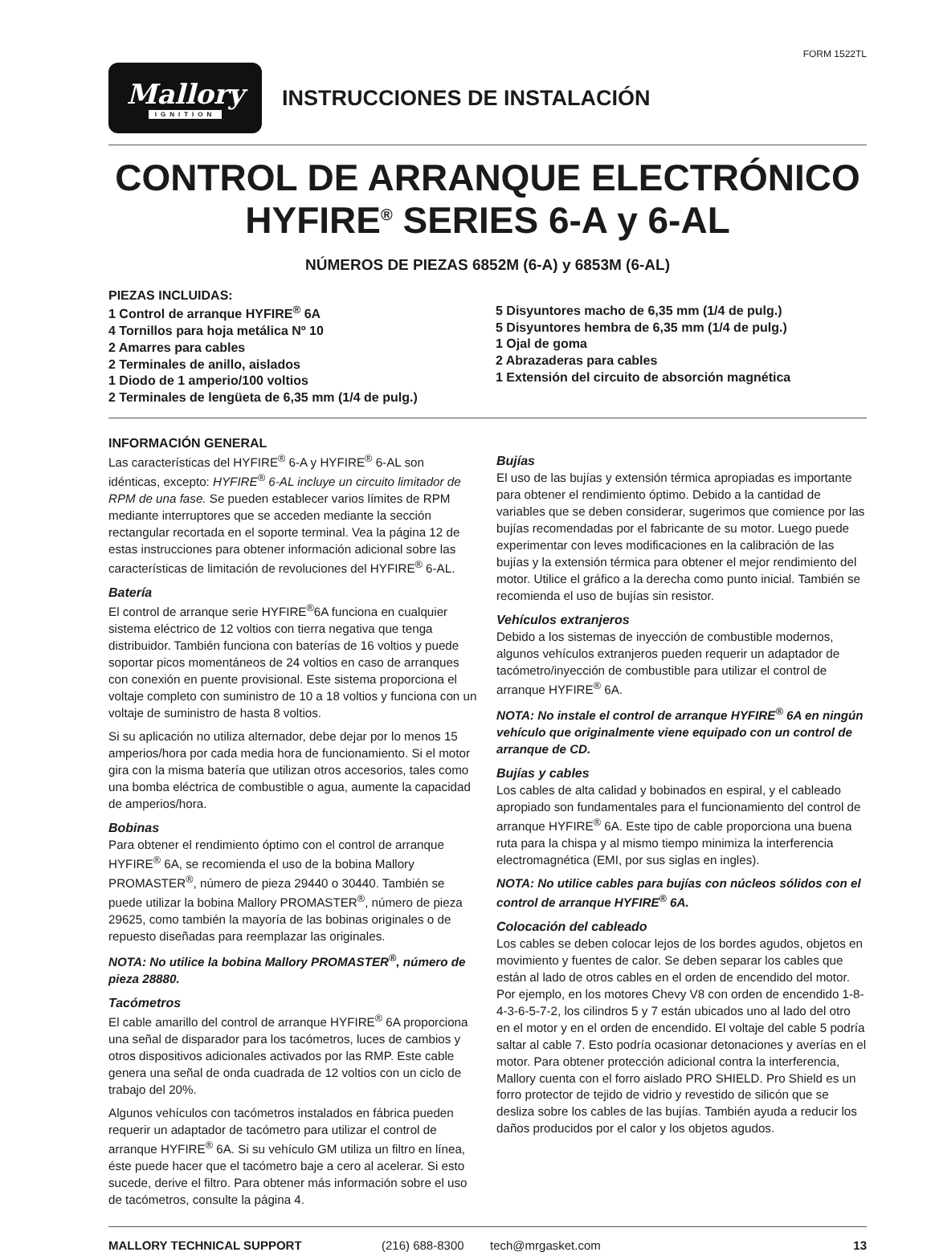FORM 1522TL
Mallory
IGNITION
INSTRUCCIONES DE INSTALACIÓN
CONTROL DE ARRANQUE ELECTRÓNICO
HYFIRE<sup>®</sup> SERIES 6-A y 6-AL
NÚMEROS DE PIEZAS 6852M (6-A) y 6853M (6-AL)
PIEZAS INCLUIDAS:
1 Control de arranque HYFIRE<sup>®</sup> 6A
4 Tornillos para hoja metálica Nº 10
2 Amarres para cables
2 Terminales de anillo, aislados
1 Diodo de 1 amperio/100 voltios
2 Terminales de lengüeta de 6,35 mm (1/4 de pulg.)
5 Disyuntores macho de 6,35 mm (1/4 de pulg.)
5 Disyuntores hembra de 6,35 mm (1/4 de pulg.)
1 Ojal de goma
2 Abrazaderas para cables
1 Extensión del circuito de absorción magnética
INFORMACIÓN GENERAL
Las características del HYFIRE<sup>®</sup> 6-A y HYFIRE<sup>®</sup> 6-AL son idénticas, excepto: HYFIRE<sup>®</sup> 6-AL incluye un circuito limitador de RPM de una fase. Se pueden establecer varios límites de RPM mediante interruptores que se acceden mediante la sección rectangular recortada en el soporte terminal. Vea la página 12 de estas instrucciones para obtener información adicional sobre las características de limitación de revoluciones del HYFIRE<sup>®</sup> 6-AL.
Batería
El control de arranque serie HYFIRE<sup>®</sup>6A funciona en cualquier sistema eléctrico de 12 voltios con tierra negativa que tenga distribuidor. También funciona con baterías de 16 voltios y puede soportar picos momentáneos de 24 voltios en caso de arranques con conexión en puente provisional. Este sistema proporciona el voltaje completo con suministro de 10 a 18 voltios y funciona con un voltaje de suministro de hasta 8 voltios.
Si su aplicación no utiliza alternador, debe dejar por lo menos 15 amperios/hora por cada media hora de funcionamiento. Si el motor gira con la misma batería que utilizan otros accesorios, tales como una bomba eléctrica de combustible o agua, aumente la capacidad de amperios/hora.
Bobinas
Para obtener el rendimiento óptimo con el control de arranque HYFIRE<sup>®</sup> 6A, se recomienda el uso de la bobina Mallory PROMASTER<sup>®</sup>, número de pieza 29440 o 30440. También se puede utilizar la bobina Mallory PROMASTER<sup>®</sup>, número de pieza 29625, como también la mayoría de las bobinas originales o de repuesto diseñadas para reemplazar las originales.
NOTA: No utilice la bobina Mallory PROMASTER<sup>®</sup>, número de pieza 28880.
Tacómetros
El cable amarillo del control de arranque HYFIRE<sup>®</sup> 6A proporciona una señal de disparador para los tacómetros, luces de cambios y otros dispositivos adicionales activados por las RMP. Este cable genera una señal de onda cuadrada de 12 voltios con un ciclo de trabajo del 20%.
Algunos vehículos con tacómetros instalados en fábrica pueden requerir un adaptador de tacómetro para utilizar el control de arranque HYFIRE<sup>®</sup> 6A. Si su vehículo GM utiliza un filtro en línea, éste puede hacer que el tacómetro baje a cero al acelerar. Si esto sucede, derive el filtro. Para obtener más información sobre el uso de tacómetros, consulte la página 4.
Bujías
El uso de las bujías y extensión térmica apropiadas es importante para obtener el rendimiento óptimo. Debido a la cantidad de variables que se deben considerar, sugerimos que comience por las bujías recomendadas por el fabricante de su motor. Luego puede experimentar con leves modificaciones en la calibración de las bujías y la extensión térmica para obtener el mejor rendimiento del motor. Utilice el gráfico a la derecha como punto inicial. También se recomienda el uso de bujías sin resistor.
Vehículos extranjeros
Debido a los sistemas de inyección de combustible modernos, algunos vehículos extranjeros pueden requerir un adaptador de tacómetro/inyección de combustible para utilizar el control de arranque HYFIRE<sup>®</sup> 6A.
NOTA: No instale el control de arranque HYFIRE<sup>®</sup> 6A en ningún vehículo que originalmente viene equipado con un control de arranque de CD.
Bujías y cables
Los cables de alta calidad y bobinados en espiral, y el cableado apropiado son fundamentales para el funcionamiento del control de arranque HYFIRE<sup>®</sup> 6A. Este tipo de cable proporciona una buena ruta para la chispa y al mismo tiempo minimiza la interferencia electromagnética (EMI, por sus siglas en ingles).
NOTA: No utilice cables para bujías con núcleos sólidos con el control de arranque HYFIRE<sup>®</sup> 6A.
Colocación del cableado
Los cables se deben colocar lejos de los bordes agudos, objetos en movimiento y fuentes de calor. Se deben separar los cables que están al lado de otros cables en el orden de encendido del motor. Por ejemplo, en los motores Chevy V8 con orden de encendido 1-8-4-3-6-5-7-2, los cilindros 5 y 7 están ubicados uno al lado del otro en el motor y en el orden de encendido. El voltaje del cable 5 podría saltar al cable 7. Esto podría ocasionar detonaciones y averías en el motor. Para obtener protección adicional contra la interferencia, Mallory cuenta con el forro aislado PRO SHIELD. Pro Shield es un forro protector de tejido de vidrio y revestido de silicón que se desliza sobre los cables de las bujías. También ayuda a reducir los daños producidos por el calor y los objetos agudos.
MALLORY TECHNICAL SUPPORT (216) 688-8300 tech@mrgasket.com 13